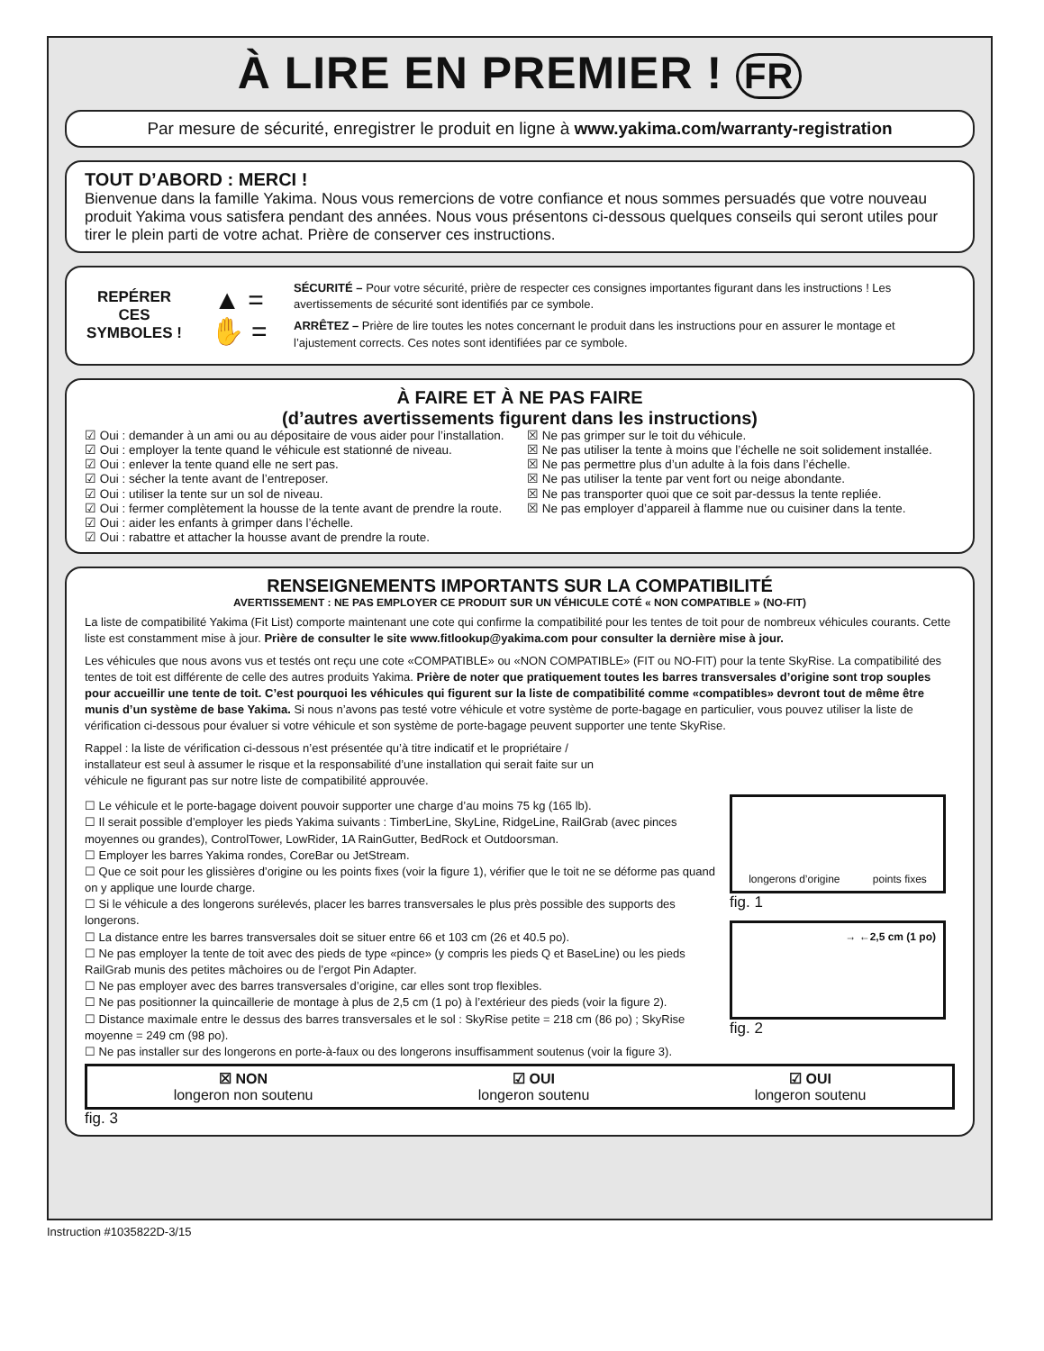À LIRE EN PREMIER ! FR
Par mesure de sécurité, enregistrer le produit en ligne à www.yakima.com/warranty-registration
TOUT D’ABORD : MERCI !
Bienvenue dans la famille Yakima. Nous vous remercions de votre confiance et nous sommes persuadés que votre nouveau produit Yakima vous satisfera pendant des années. Nous vous présentons ci-dessous quelques conseils qui seront utiles pour tirer le plein parti de votre achat. Prière de conserver ces instructions.
REPÉRER CES SYMBOLES !
▲ =
✋ =
SÉCURITÉ – Pour votre sécurité, prière de respecter ces consignes importantes figurant dans les instructions ! Les avertissements de sécurité sont identifiés par ce symbole.
ARRÊTEZ – Prière de lire toutes les notes concernant le produit dans les instructions pour en assurer le montage et l’ajustement corrects. Ces notes sont identifiées par ce symbole.
À FAIRE ET À NE PAS FAIRE
(d’autres avertissements figurent dans les instructions)
☑ Oui : demander à un ami ou au dépositaire de vous aider pour l’installation.
☑ Oui : employer la tente quand le véhicule est stationné de niveau.
☑ Oui : enlever la tente quand elle ne sert pas.
☑ Oui : sécher la tente avant de l’entreposer.
☑ Oui : utiliser la tente sur un sol de niveau.
☑ Oui : fermer complètement la housse de la tente avant de prendre la route.
☑ Oui : aider les enfants à grimper dans l’échelle.
☑ Oui : rabattre et attacher la housse avant de prendre la route.
☒ Ne pas grimper sur le toit du véhicule.
☒ Ne pas utiliser la tente à moins que l’échelle ne soit solidement installée.
☒ Ne pas permettre plus d’un adulte à la fois dans l’échelle.
☒ Ne pas utiliser la tente par vent fort ou neige abondante.
☒ Ne pas transporter quoi que ce soit par-dessus la tente repliée.
☒ Ne pas employer d’appareil à flamme nue ou cuisiner dans la tente.
RENSEIGNEMENTS IMPORTANTS SUR LA COMPATIBILITÉ
AVERTISSEMENT : NE PAS EMPLOYER CE PRODUIT SUR UN VÉHICULE COTÉ « NON COMPATIBLE » (NO-FIT)
La liste de compatibilité Yakima (Fit List) comporte maintenant une cote qui confirme la compatibilité pour les tentes de toit pour de nombreux véhicules courants. Cette liste est constamment mise à jour. Prière de consulter le site www.fitlookup@yakima.com pour consulter la dernière mise à jour.
Les véhicules que nous avons vus et testés ont reçu une cote «COMPATIBLE» ou «NON COMPATIBLE» (FIT ou NO-FIT) pour la tente SkyRise. La compatibilité des tentes de toit est différente de celle des autres produits Yakima. Prière de noter que pratiquement toutes les barres transversales d’origine sont trop souples pour accueillir une tente de toit. C’est pourquoi les véhicules qui figurent sur la liste de compatibilité comme «compatibles» devront tout de même être munis d’un système de base Yakima. Si nous n’avons pas testé votre véhicule et votre système de porte-bagage en particulier, vous pouvez utiliser la liste de vérification ci-dessous pour évaluer si votre véhicule et son système de porte-bagage peuvent supporter une tente SkyRise.
Rappel : la liste de vérification ci-dessous n’est présentée qu’à titre indicatif et le propriétaire / installateur est seul à assumer le risque et la responsabilité d’une installation qui serait faite sur un véhicule ne figurant pas sur notre liste de compatibilité approuvée.
☐ Le véhicule et le porte-bagage doivent pouvoir supporter une charge d’au moins 75 kg (165 lb).
☐ Il serait possible d’employer les pieds Yakima suivants : TimberLine, SkyLine, RidgeLine, RailGrab (avec pinces moyennes ou grandes), ControlTower, LowRider, 1A RainGutter, BedRock et Outdoorsman.
☐ Employer les barres Yakima rondes, CoreBar ou JetStream.
☐ Que ce soit pour les glissières d’origine ou les points fixes (voir la figure 1), vérifier que le toit ne se déforme pas quand on y applique une lourde charge.
☐ Si le véhicule a des longerons surélevés, placer les barres transversales le plus près possible des supports des longerons.
☐ La distance entre les barres transversales doit se situer entre 66 et 103 cm (26 et 40.5 po).
☐ Ne pas employer la tente de toit avec des pieds de type «pince» (y compris les pieds Q et BaseLine) ou les pieds RailGrab munis des petites mâchoires ou de l’ergot Pin Adapter.
☐ Ne pas employer avec des barres transversales d’origine, car elles sont trop flexibles.
☐ Ne pas positionner la quincaillerie de montage à plus de 2,5 cm (1 po) à l’extérieur des pieds (voir la figure 2).
☐ Distance maximale entre le dessus des barres transversales et le sol : SkyRise petite = 218 cm (86 po) ; SkyRise moyenne = 249 cm (98 po).
☐ Ne pas installer sur des longerons en porte-à-faux ou des longerons insuffisamment soutenus (voir la figure 3).
longerons d’origine points fixes
fig. 1
→ ←2,5 cm (1 po)
fig. 2
☒ NON
longeron non soutenu
☑ OUI
longeron soutenu
☑ OUI
longeron soutenu
fig. 3
Instruction #1035822D-3/15